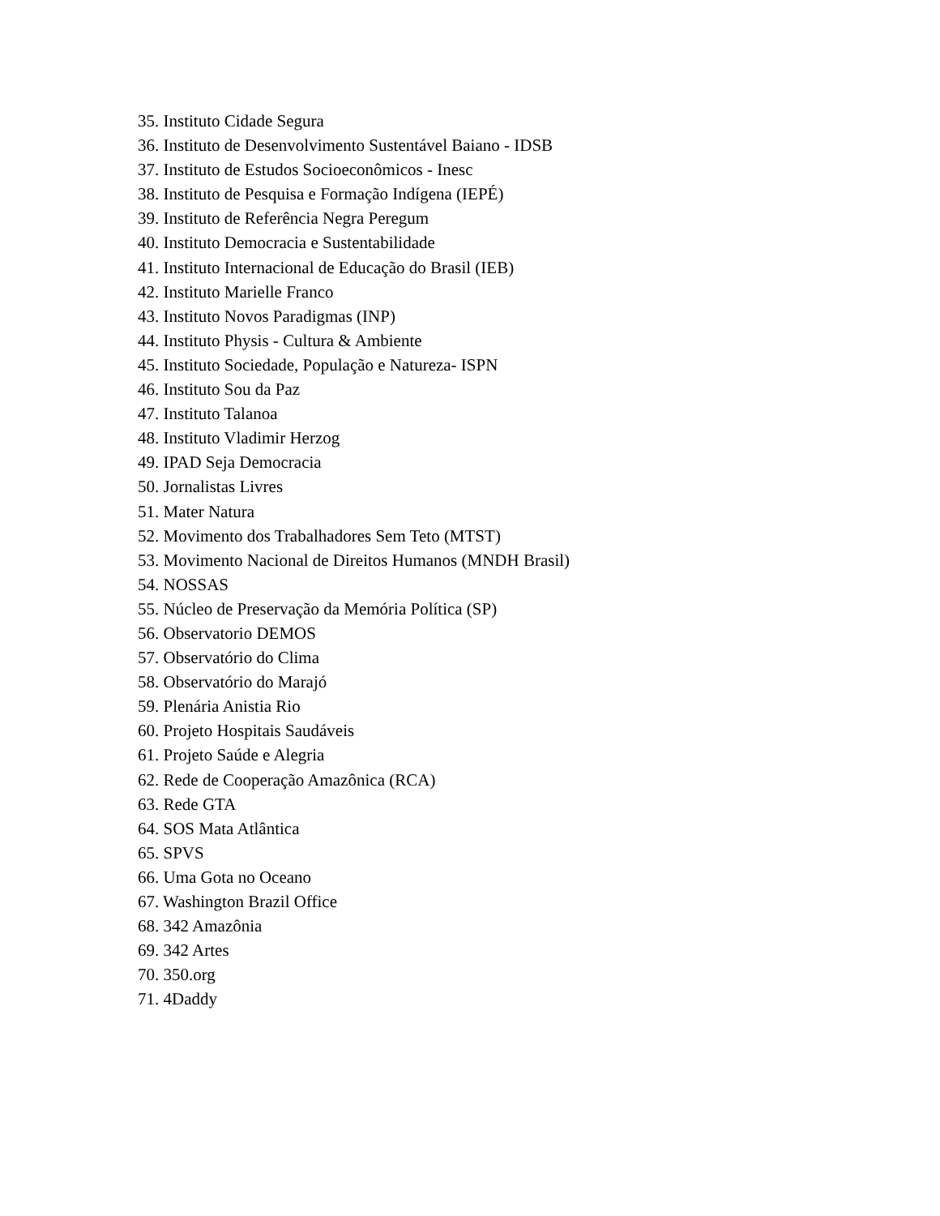35. Instituto Cidade Segura
36. Instituto de Desenvolvimento Sustentável Baiano - IDSB
37. Instituto de Estudos Socioeconômicos - Inesc
38. Instituto de Pesquisa e Formação Indígena (IEPÉ)
39. Instituto de Referência Negra Peregum
40. Instituto Democracia e Sustentabilidade
41. Instituto Internacional de Educação do Brasil (IEB)
42. Instituto Marielle Franco
43. Instituto Novos Paradigmas (INP)
44. Instituto Physis - Cultura & Ambiente
45. Instituto Sociedade, População e Natureza- ISPN
46. Instituto Sou da Paz
47. Instituto Talanoa
48. Instituto Vladimir Herzog
49. IPAD Seja Democracia
50. Jornalistas Livres
51. Mater Natura
52. Movimento dos Trabalhadores Sem Teto (MTST)
53. Movimento Nacional de Direitos Humanos (MNDH Brasil)
54. NOSSAS
55. Núcleo de Preservação da Memória Política (SP)
56. Observatorio DEMOS
57. Observatório do Clima
58. Observatório do Marajó
59. Plenária Anistia Rio
60. Projeto Hospitais Saudáveis
61. Projeto Saúde e Alegria
62. Rede de Cooperação Amazônica (RCA)
63. Rede GTA
64. SOS Mata Atlântica
65. SPVS
66. Uma Gota no Oceano
67. Washington Brazil Office
68. 342 Amazônia
69. 342 Artes
70. 350.org
71. 4Daddy